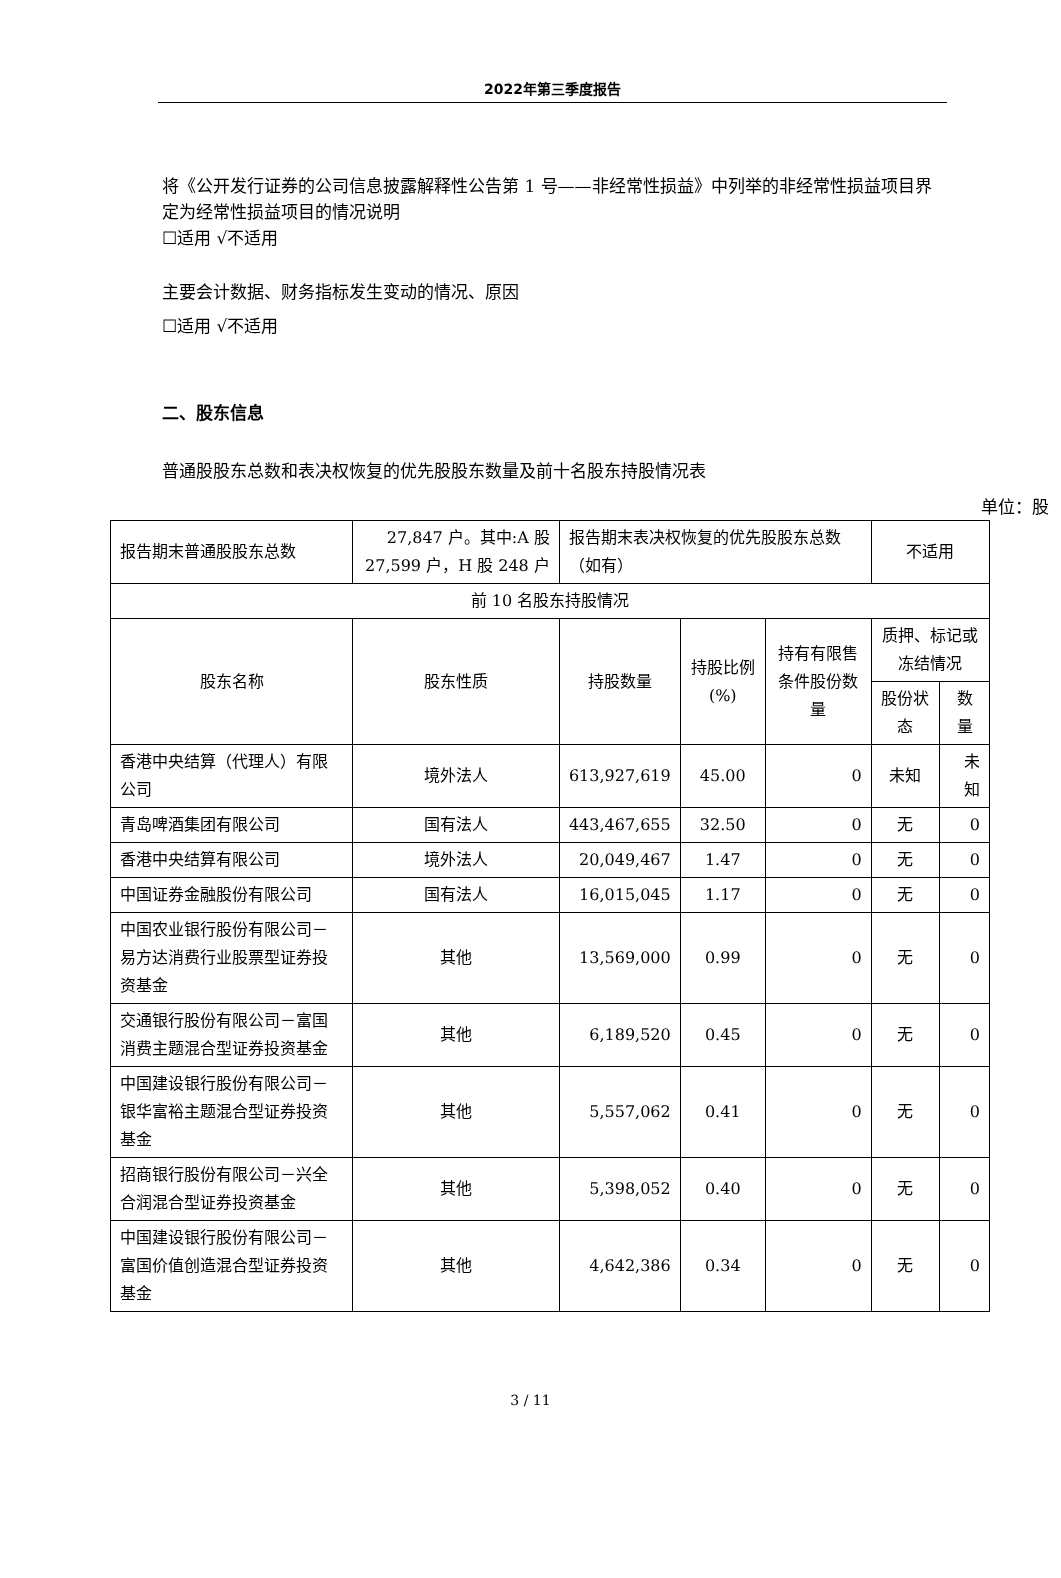2022年第三季度报告
将《公开发行证券的公司信息披露解释性公告第 1 号——非经常性损益》中列举的非经常性损益项目界定为经常性损益项目的情况说明
☐适用 √不适用
主要会计数据、财务指标发生变动的情况、原因
☐适用 √不适用
二、股东信息
普通股股东总数和表决权恢复的优先股股东数量及前十名股东持股情况表
单位：股
| 报告期末普通股股东总数 | 27,847 户。其中:A 股 27,599 户，H 股 248 户 | 报告期末表决权恢复的优先股股东总数（如有） | | | 不适用 | |
| 前 10 名股东持股情况 | | | | | | |
| 股东名称 | 股东性质 | 持股数量 | 持股比例(%) | 持有有限售条件股份数量 | 质押、标记或冻结情况 | |
| | | | | | 股份状态 | 数量 |
| 香港中央结算（代理人）有限公司 | 境外法人 | 613,927,619 | 45.00 | 0 | 未知 | 未知 |
| 青岛啤酒集团有限公司 | 国有法人 | 443,467,655 | 32.50 | 0 | 无 | 0 |
| 香港中央结算有限公司 | 境外法人 | 20,049,467 | 1.47 | 0 | 无 | 0 |
| 中国证券金融股份有限公司 | 国有法人 | 16,015,045 | 1.17 | 0 | 无 | 0 |
| 中国农业银行股份有限公司－易方达消费行业股票型证券投资基金 | 其他 | 13,569,000 | 0.99 | 0 | 无 | 0 |
| 交通银行股份有限公司－富国消费主题混合型证券投资基金 | 其他 | 6,189,520 | 0.45 | 0 | 无 | 0 |
| 中国建设银行股份有限公司－银华富裕主题混合型证券投资基金 | 其他 | 5,557,062 | 0.41 | 0 | 无 | 0 |
| 招商银行股份有限公司－兴全合润混合型证券投资基金 | 其他 | 5,398,052 | 0.40 | 0 | 无 | 0 |
| 中国建设银行股份有限公司－富国价值创造混合型证券投资基金 | 其他 | 4,642,386 | 0.34 | 0 | 无 | 0 |
3 / 11